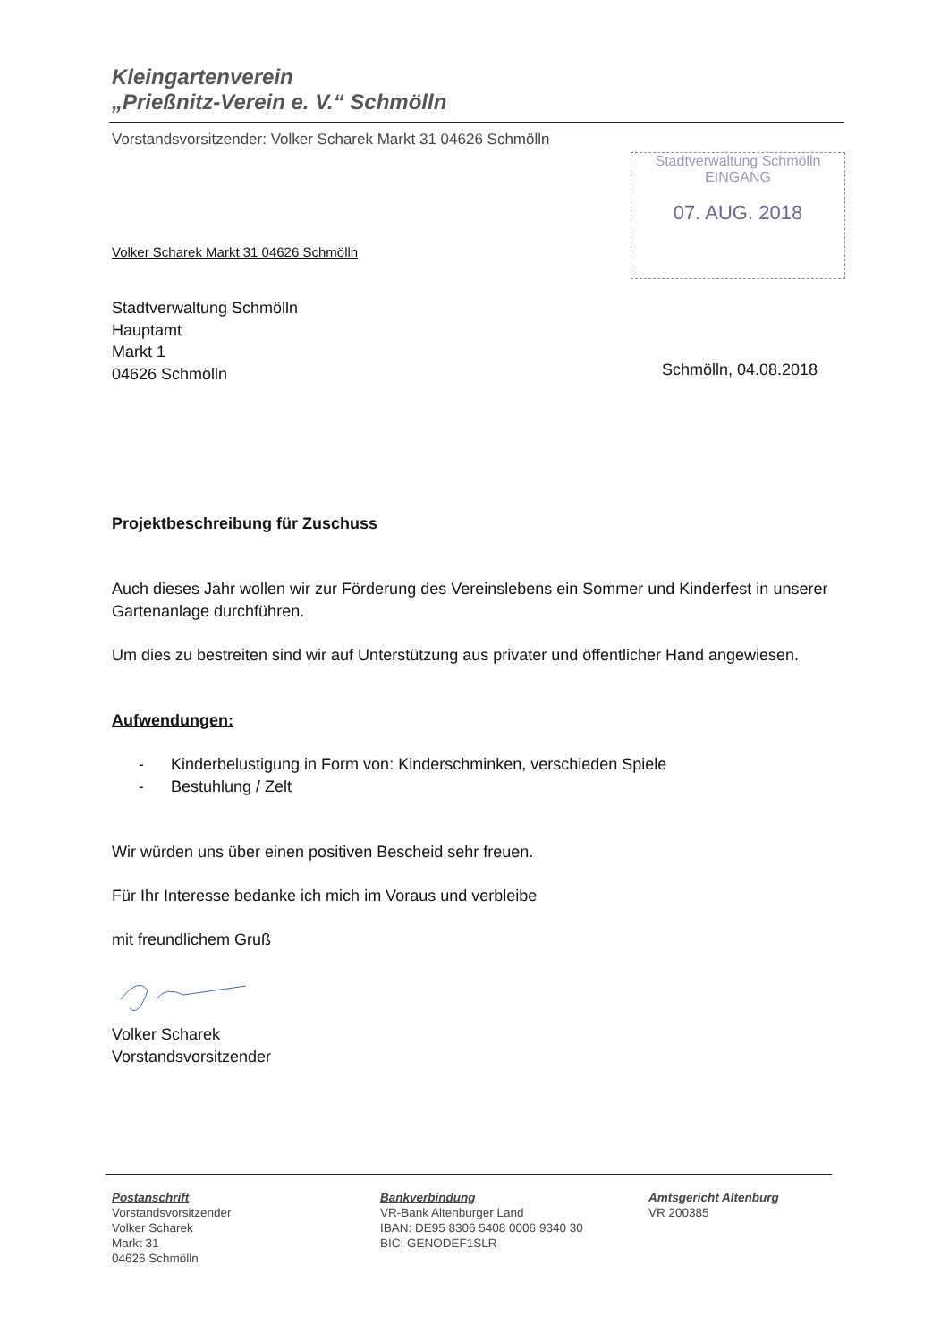Kleingartenverein
„Prießnitz-Verein e. V.“ Schmölln
Vorstandsvorsitzender: Volker Scharek Markt 31 04626 Schmölln
Stadtverwaltung Schmölln
EINGANG
07. AUG. 2018
Volker Scharek Markt 31 04626 Schmölln
Stadtverwaltung Schmölln
Hauptamt
Markt 1
04626 Schmölln
Schmölln, 04.08.2018
Projektbeschreibung für Zuschuss
Auch dieses Jahr wollen wir zur Förderung des Vereinslebens ein Sommer und Kinderfest in unserer Gartenanlage durchführen.
Um dies zu bestreiten sind wir auf Unterstützung aus privater und öffentlicher Hand angewiesen.
Aufwendungen:
- Kinderbelustigung in Form von: Kinderschminken, verschieden Spiele
- Bestuhlung / Zelt
Wir würden uns über einen positiven Bescheid sehr freuen.
Für Ihr Interesse bedanke ich mich im Voraus und verbleibe
mit freundlichem Gruß
Volker Scharek
Vorstandsvorsitzender
Postanschrift
Vorstandsvorsitzender
Volker Scharek
Markt 31
04626 Schmölln
Bankverbindung
VR-Bank Altenburger Land
IBAN: DE95 8306 5408 0006 9340 30
BIC: GENODEF1SLR
Amtsgericht Altenburg
VR 200385